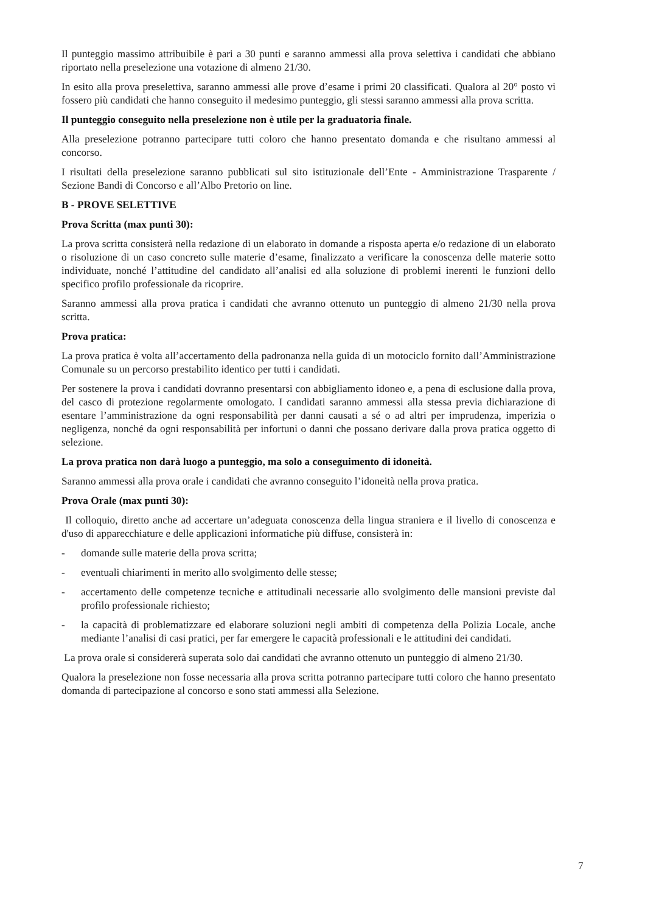Il punteggio massimo attribuibile è pari a 30 punti e saranno ammessi alla prova selettiva i candidati che abbiano riportato nella preselezione una votazione di almeno 21/30.
In esito alla prova preselettiva, saranno ammessi alle prove d’esame i primi 20 classificati. Qualora al 20° posto vi fossero più candidati che hanno conseguito il medesimo punteggio, gli stessi saranno ammessi alla prova scritta.
Il punteggio conseguito nella preselezione non è utile per la graduatoria finale.
Alla preselezione potranno partecipare tutti coloro che hanno presentato domanda e che risultano ammessi al concorso.
I risultati della preselezione saranno pubblicati sul sito istituzionale dell’Ente - Amministrazione Trasparente / Sezione Bandi di Concorso e all’Albo Pretorio on line.
B - PROVE SELETTIVE
Prova Scritta (max punti 30):
La prova scritta consisterà nella redazione di un elaborato in domande a risposta aperta e/o redazione di un elaborato o risoluzione di un caso concreto sulle materie d’esame, finalizzato a verificare la conoscenza delle materie sotto individuate, nonché l’attitudine del candidato all’analisi ed alla soluzione di problemi inerenti le funzioni dello specifico profilo professionale da ricoprire.
Saranno ammessi alla prova pratica i candidati che avranno ottenuto un punteggio di almeno 21/30 nella prova scritta.
Prova pratica:
La prova pratica è volta all’accertamento della padronanza nella guida di un motociclo fornito dall’Amministrazione Comunale su un percorso prestabilito identico per tutti i candidati.
Per sostenere la prova i candidati dovranno presentarsi con abbigliamento idoneo e, a pena di esclusione dalla prova, del casco di protezione regolarmente omologato. I candidati saranno ammessi alla stessa previa dichiarazione di esentare l’amministrazione da ogni responsabilità per danni causati a sé o ad altri per imprudenza, imperizia o negligenza, nonché da ogni responsabilità per infortuni o danni che possano derivare dalla prova pratica oggetto di selezione.
La prova pratica non darà luogo a punteggio, ma solo a conseguimento di idoneità.
Saranno ammessi alla prova orale i candidati che avranno conseguito l’idoneità nella prova pratica.
Prova Orale (max punti 30):
Il colloquio, diretto anche ad accertare un’adeguata conoscenza della lingua straniera e il livello di conoscenza e d'uso di apparecchiature e delle applicazioni informatiche più diffuse, consisterà in:
- domande sulle materie della prova scritta;
- eventuali chiarimenti in merito allo svolgimento delle stesse;
- accertamento delle competenze tecniche e attitudinali necessarie allo svolgimento delle mansioni previste dal profilo professionale richiesto;
- la capacità di problematizzare ed elaborare soluzioni negli ambiti di competenza della Polizia Locale, anche mediante l’analisi di casi pratici, per far emergere le capacità professionali e le attitudini dei candidati.
La prova orale si considererà superata solo dai candidati che avranno ottenuto un punteggio di almeno 21/30.
Qualora la preselezione non fosse necessaria alla prova scritta potranno partecipare tutti coloro che hanno presentato domanda di partecipazione al concorso e sono stati ammessi alla Selezione.
7